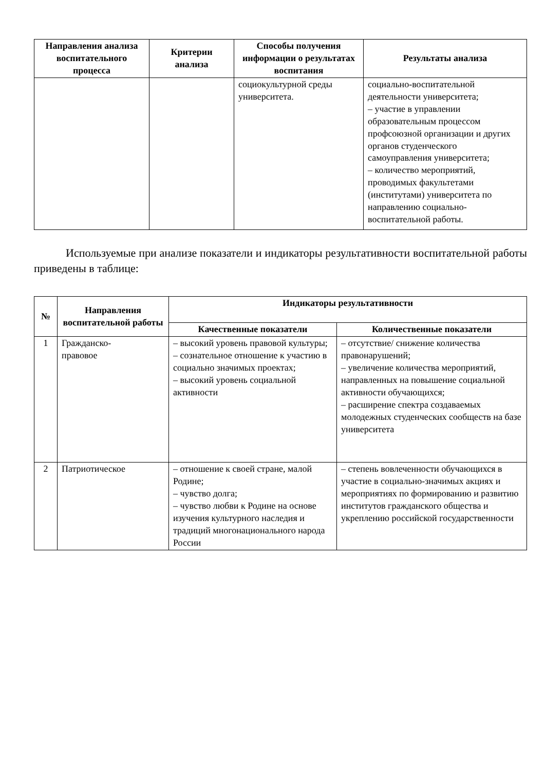| Направления анализа воспитательного процесса | Критерии анализа | Способы получения информации о результатах воспитания | Результаты анализа |
| --- | --- | --- | --- |
| | | социокультурной среды университета. | социально-воспитательной деятельности университета; – участие в управлении образовательным процессом профсоюзной организации и других органов студенческого самоуправления университета; – количество мероприятий, проводимых факультетами (институтами) университета по направлению социально-воспитательной работы. |
Используемые при анализе показатели и индикаторы результативности воспитательной работы приведены в таблице:
| № | Направления воспитательной работы | Индикаторы результативности | |
| --- | --- | --- | --- |
| | | Качественные показатели | Количественные показатели |
| 1 | Гражданско- правовое | – высокий уровень правовой культуры; – сознательное отношение к участию в социально значимых проектах; – высокий уровень социальной активности | – отсутствие/ снижение количества правонарушений; – увеличение количества мероприятий, направленных на повышение социальной активности обучающихся; – расширение спектра создаваемых молодежных студенческих сообществ на базе университета |
| 2 | Патриотическое | – отношение к своей стране, малой Родине; – чувство долга; – чувство любви к Родине на основе изучения культурного наследия и традиций многонационального народа России | – степень вовлеченности обучающихся в участие в социально-значимых акциях и мероприятиях по формированию и развитию институтов гражданского общества и укреплению российской государственности |